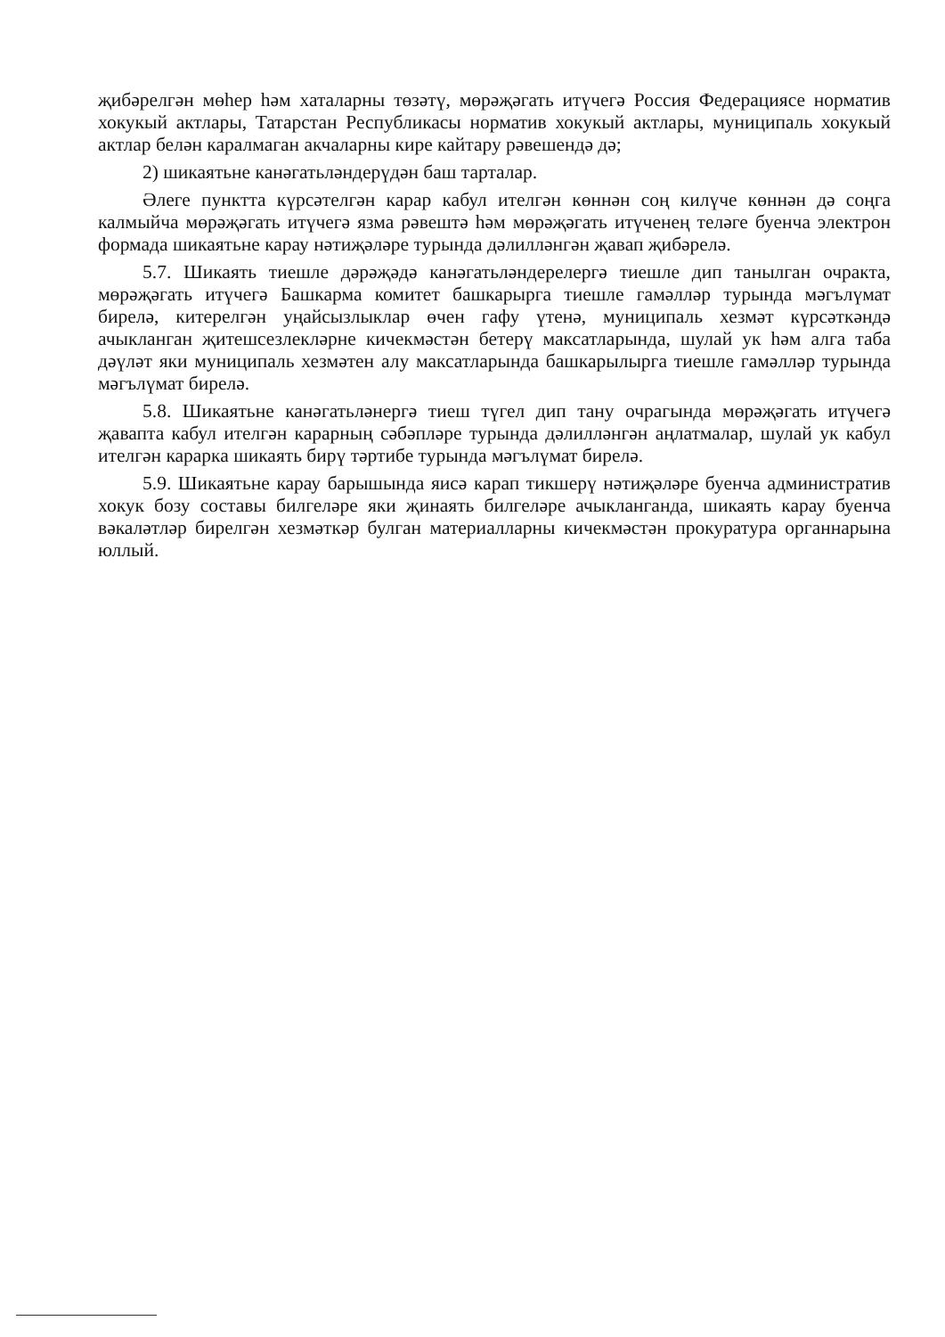җибәрелгән мөһер һәм хаталарны төзәтү, мөрәҗәгать итүчегә Россия Федерациясе норматив хокукый актлары, Татарстан Республикасы норматив хокукый актлары, муниципаль хокукый актлар белән каралмаган акчаларны кире кайтару рәвешендә дә;
2) шикаятьне канәгатьләндерүдән баш тарталар.
Әлеге пунктта күрсәтелгән карар кабул ителгән көннән соң килүче көннән дә соңга калмыйча мөрәҗәгать итүчегә язма рәвештә һәм мөрәҗәгать итүченең теләге буенча электрон формада шикаятьне карау нәтиҗәләре турында дәлилләнгән җавап җибәрелә.
5.7. Шикаять тиешле дәрәҗәдә канәгатьләндерелергә тиешле дип танылган очракта, мөрәҗәгать итүчегә Башкарма комитет башкарырга тиешле гамәлләр турында мәгълүмат бирелә, китерелгән уңайсызлыклар өчен гафу үтенә, муниципаль хезмәт күрсәткәндә ачыкланган җитешсезлекләрне кичекмәстән бетерү максатларында, шулай ук һәм алга таба дәүләт яки муниципаль хезмәтен алу максатларында башкарылырга тиешле гамәлләр турында мәгълүмат бирелә.
5.8. Шикаятьне канәгатьләнергә тиеш түгел дип тану очрагында мөрәҗәгать итүчегә җавапта кабул ителгән карарның сәбәпләре турында дәлилләнгән аңлатмалар, шулай ук кабул ителгән карарка шикаять бирү тәртибе турында мәгълүмат бирелә.
5.9. Шикаятьне карау барышында яисә карап тикшерү нәтиҗәләре буенча административ хокук бозу составы билгеләре яки җинаять билгеләре ачыкланганда, шикаять карау буенча вәкаләтләр бирелгән хезмәткәр булган материалларны кичекмәстән прокуратура органнарына юллый.